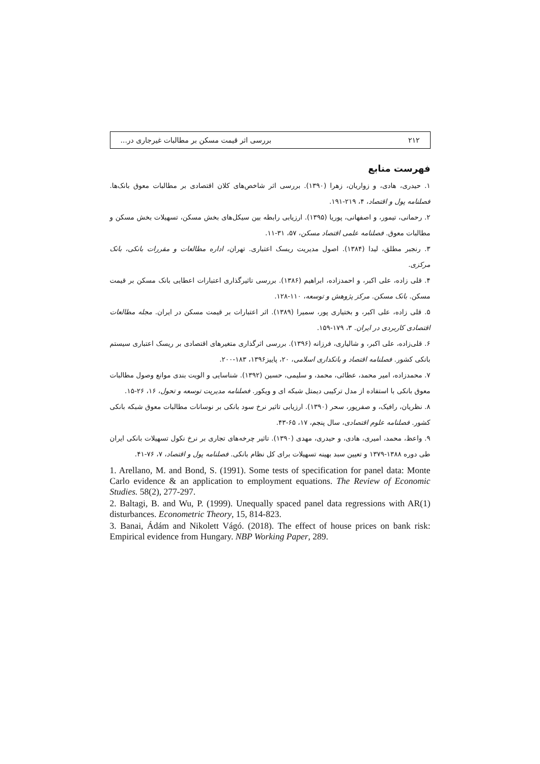۲۱۲ بررسی اثر قیمت مسکن بر مطالبات غیرجاری در...
فهرست منابع
۱. حیدری، هادی، و زواریان، زهرا (۱۳۹۰). بررسی اثر شاخص‌های کلان اقتصادی بر مطالبات معوق بانک‌ها. فصلنامه پول و اقتصاد، ۴، ۲۱۹-۱۹۱.
۲. رحمانی، تیمور، و اصفهانی، پوریا (۱۳۹۵). ارزیابی رابطه بین سیکل‌های بخش مسکن، تسهیلات بخش مسکن و مطالبات معوق. فصلنامه علمی اقتصاد مسکن، ۵۷، ۳۱-۱۱.
۳. رنجبر مطلق، لیدا (۱۳۸۴). اصول مدیریت ریسک اعتباری. تهران، اداره مطالعات و مقررات بانکی، بانک مرکزی.
۴. قلی زاده، علی اکبر، و احمدزاده، ابراهیم (۱۳۸۶). بررسی تاثیرگذاری اعتبارات اعطایی بانک مسکن بر قیمت مسکن. بانک مسکن. مرکز پژوهش و توسعه، ۱۱۰-۱۲۸.
۵. قلی زاده، علی اکبر، و بختیاری پور، سمیرا (۱۳۸۹). اثر اعتبارات بر قیمت مسکن در ایران. مجله مطالعات اقتصادی کاربردی در ایران. ۳، ۱۷۹-۱۵۹.
۶. قلی‌زاده، علی اکبر، و شالیاری، فرزانه (۱۳۹۶). بررسی اثرگذاری متغیرهای اقتصادی بر ریسک اعتباری سیستم بانکی کشور. فصلنامه اقتصاد و بانکداری اسلامی، ۲۰، پاییز۱۳۹۶، ۱۸۳-۲۰۰.
۷. محمدزاده، امیر محمد، عطائی، محمد، و سلیمی، حسین (۱۳۹۲). شناسایی و الویت بندی موانع وصول مطالبات معوق بانکی با استفاده از مدل ترکیبی دیمتل شبکه ای و ویکور. فصلنامه مدیریت توسعه و تحول، ۱۶، ۲۶-۱۵.
۸. نظریان، رافیک، و صفرپور، سحر (۱۳۹۰). ارزیابی تاثیر نرخ سود بانکی بر نوسانات مطالبات معوق شبکه بانکی کشور. فصلنامه علوم اقتصادی، سال پنجم، ۱۷، ۶۵-۴۳.
۹. واعظ، محمد، امیری، هادی، و حیدری، مهدی (۱۳۹۰). تاثیر چرخه‌های تجاری بر نرخ نکول تسهیلات بانکی ایران طی دوره ۱۳۸۸-۱۳۷۹ و تعیین سبد بهینه تسهیلات برای کل نظام بانکی. فصلنامه پول و اقتصاد، ۷، ۷۶-۴۱.
1. Arellano, M. and Bond, S. (1991). Some tests of specification for panel data: Monte Carlo evidence & an application to employment equations. The Review of Economic Studies. 58(2), 277-297.
2. Baltagi, B. and Wu, P. (1999). Unequally spaced panel data regressions with AR(1) disturbances. Econometric Theory, 15, 814-823.
3. Banai, Ádám and Nikolett Vágó. (2018). The effect of house prices on bank risk: Empirical evidence from Hungary. NBP Working Paper, 289.